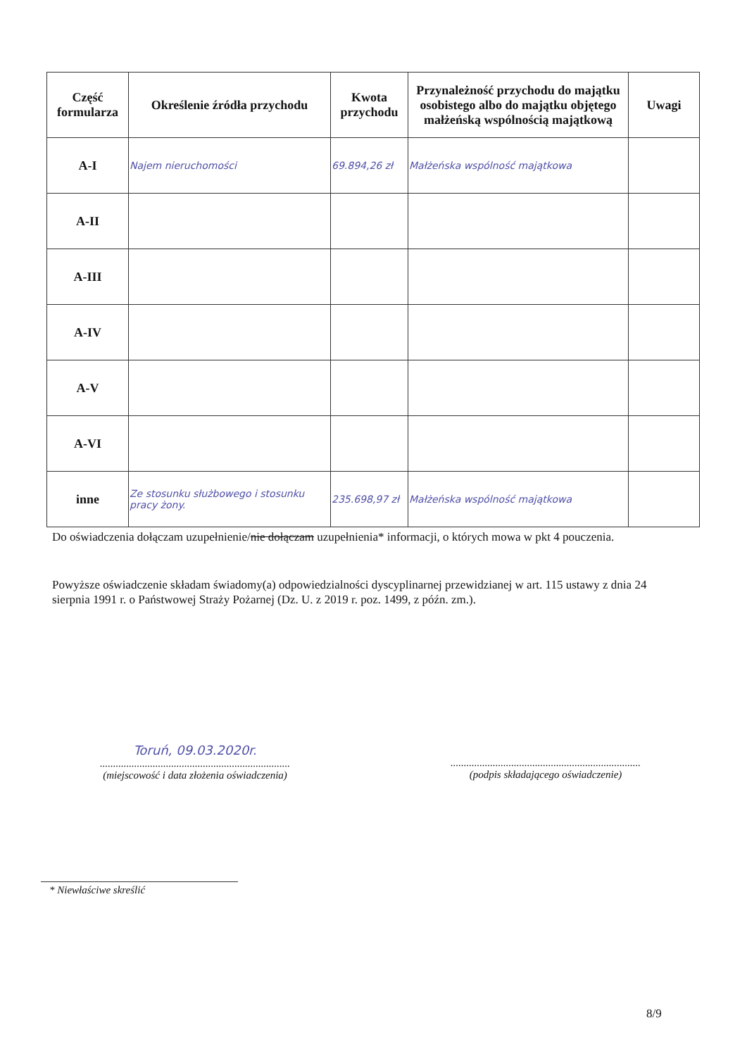| Część formularza | Określenie źródła przychodu | Kwota przychodu | Przynależność przychodu do majątku osobistego albo do majątku objętego małżeńską wspólnością majątkową | Uwagi |
| --- | --- | --- | --- | --- |
| A-I | Najem nieruchomości | 69.894,26 zł | Małżeńska wspólność majątkowa | |
| A-II | | | | |
| A-III | | | | |
| A-IV | | | | |
| A-V | | | | |
| A-VI | | | | |
| inne | Ze stosunku służbowego i stosunku pracy żony. | 235.698,97 zł | Małżeńska wspólność majątkowa | |
Do oświadczenia dołączam uzupełnienie/nie dołączam uzupełnienia* informacji, o których mowa w pkt 4 pouczenia.
Powyższe oświadczenie składam świadomy(a) odpowiedzialności dyscyplinarnej przewidzianej w art. 115 ustawy z dnia 24 sierpnia 1991 r. o Państwowej Straży Pożarnej (Dz. U. z 2019 r. poz. 1499, z późn. zm.).
Toruń, 09.03.2020r.
........................................................................
(miejscowość i data złożenia oświadczenia)
........................................................................
(podpis składającego oświadczenie)
* Niewłaściwe skreślić
8/9